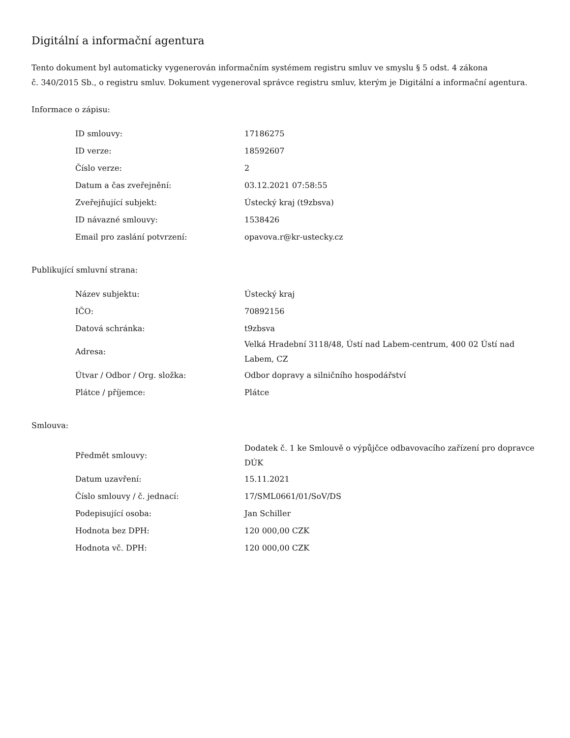Digitální a informační agentura
Tento dokument byl automaticky vygenerován informačním systémem registru smluv ve smyslu § 5 odst. 4 zákona
č. 340/2015 Sb., o registru smluv. Dokument vygeneroval správce registru smluv, kterým je Digitální a informační agentura.
Informace o zápisu:
| ID smlouvy: | 17186275 |
| ID verze: | 18592607 |
| Číslo verze: | 2 |
| Datum a čas zveřejnění: | 03.12.2021 07:58:55 |
| Zveřejňující subjekt: | Ústecký kraj (t9zbsva) |
| ID návazné smlouvy: | 1538426 |
| Email pro zaslání potvrzení: | opavova.r@kr-ustecky.cz |
Publikující smluvní strana:
| Název subjektu: | Ústecký kraj |
| IČO: | 70892156 |
| Datová schránka: | t9zbsva |
| Adresa: | Velká Hradební 3118/48, Ústí nad Labem-centrum, 400 02 Ústí nad Labem, CZ |
| Útvar / Odbor / Org. složka: | Odbor dopravy a silničního hospodářství |
| Plátce / příjemce: | Plátce |
Smlouva:
| Předmět smlouvy: | Dodatek č. 1 ke Smlouvě o výpůjčce odbavovacího zařízení pro dopravce DÚK |
| Datum uzavření: | 15.11.2021 |
| Číslo smlouvy / č. jednací: | 17/SML0661/01/SoV/DS |
| Podepisující osoba: | Jan Schiller |
| Hodnota bez DPH: | 120 000,00 CZK |
| Hodnota vč. DPH: | 120 000,00 CZK |